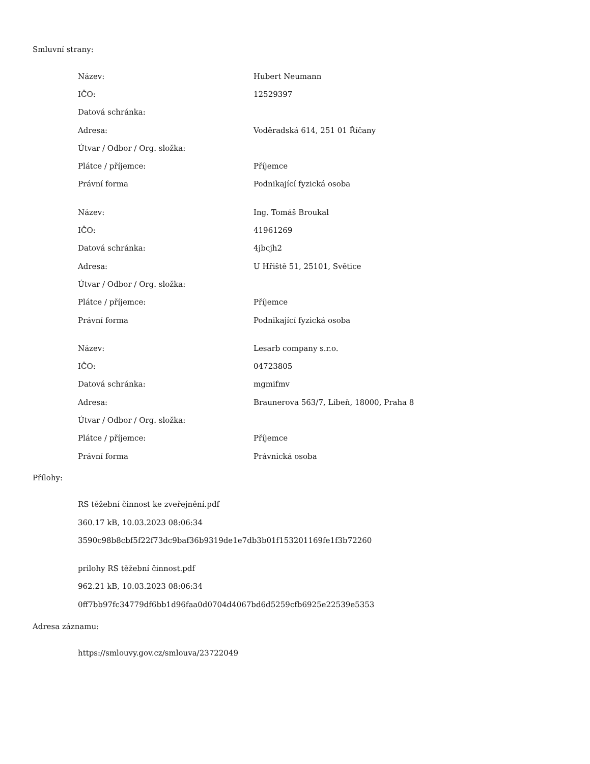Smluvní strany:
| Název: | Hubert Neumann |
| IČO: | 12529397 |
| Datová schránka: | |
| Adresa: | Voděradská 614, 251 01 Říčany |
| Útvar / Odbor / Org. složka: | |
| Plátce / příjemce: | Příjemce |
| Právní forma | Podnikající fyzická osoba |
| Název: | Ing. Tomáš Broukal |
| IČO: | 41961269 |
| Datová schránka: | 4jbcjh2 |
| Adresa: | U Hřiště 51, 25101, Světice |
| Útvar / Odbor / Org. složka: | |
| Plátce / příjemce: | Příjemce |
| Právní forma | Podnikající fyzická osoba |
| Název: | Lesarb company s.r.o. |
| IČO: | 04723805 |
| Datová schránka: | mgmifmv |
| Adresa: | Braunerova 563/7, Libeň, 18000, Praha 8 |
| Útvar / Odbor / Org. složka: | |
| Plátce / příjemce: | Příjemce |
| Právní forma | Právnická osoba |
Přílohy:
RS těžební činnost ke zveřejnění.pdf
360.17 kB, 10.03.2023 08:06:34
3590c98b8cbf5f22f73dc9baf36b9319de1e7db3b01f153201169fe1f3b72260
prilohy RS těžební činnost.pdf
962.21 kB, 10.03.2023 08:06:34
0ff7bb97fc34779df6bb1d96faa0d0704d4067bd6d5259cfb6925e22539e5353
Adresa záznamu:
https://smlouvy.gov.cz/smlouva/23722049